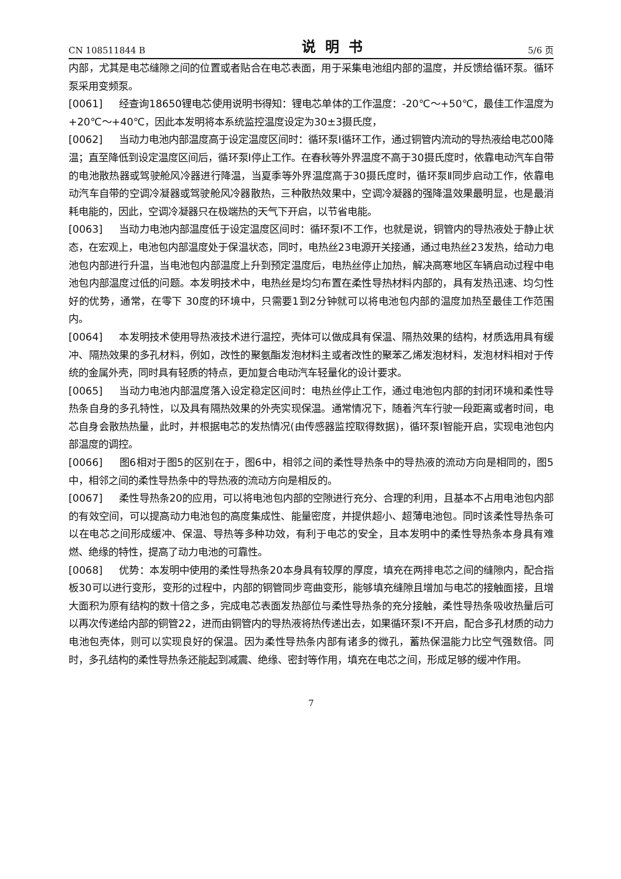CN 108511844 B 说明书 5/6 页
内部，尤其是电芯缝隙之间的位置或者贴合在电芯表面，用于采集电池组内部的温度，并反馈给循环泵。循环泵采用变频泵。
[0061] 经查询18650锂电芯使用说明书得知：锂电芯单体的工作温度：-20℃～+50℃，最佳工作温度为+20℃～+40℃，因此本发明将本系统监控温度设定为30±3摄氏度，
[0062] 当动力电池内部温度高于设定温度区间时：循环泵I循环工作，通过铜管内流动的导热液给电芯00降温；直至降低到设定温度区间后，循环泵I停止工作。在春秋等外界温度不高于30摄氏度时，依靠电动汽车自带的电池散热器或驾驶舱风冷器进行降温，当夏季等外界温度高于30摄氏度时，循环泵Ⅱ同步启动工作，依靠电动汽车自带的空调冷凝器或驾驶舱风冷器散热，三种散热效果中，空调冷凝器的强降温效果最明显，也是最消耗电能的，因此，空调冷凝器只在极端热的天气下开启，以节省电能。
[0063] 当动力电池内部温度低于设定温度区间时：循环泵I不工作，也就是说，铜管内的导热液处于静止状态，在宏观上，电池包内部温度处于保温状态，同时，电热丝23电源开关接通，通过电热丝23发热，给动力电池包内部进行升温，当电池包内部温度上升到预定温度后，电热丝停止加热，解决高寒地区车辆启动过程中电池包内部温度过低的问题。本发明技术中，电热丝是均匀布置在柔性导热材料内部的，具有发热迅速、均匀性好的优势，通常，在零下 30度的环境中，只需要1到2分钟就可以将电池包内部的温度加热至最佳工作范围内。
[0064] 本发明技术使用导热液技术进行温控，壳体可以做成具有保温、隔热效果的结构，材质选用具有缓冲、隔热效果的多孔材料，例如，改性的聚氨酯发泡材料主或者改性的聚苯乙烯发泡材料，发泡材料相对于传统的金属外壳，同时具有轻质的特点，更加复合电动汽车轻量化的设计要求。
[0065] 当动力电池内部温度落入设定稳定区间时：电热丝停止工作，通过电池包内部的封闭环境和柔性导热条自身的多孔特性，以及具有隔热效果的外壳实现保温。通常情况下，随着汽车行驶一段距离或者时间，电芯自身会散热热量，此时，并根据电芯的发热情况(由传感器监控取得数据)，循环泵I智能开启，实现电池包内部温度的调控。
[0066] 图6相对于图5的区别在于，图6中，相邻之间的柔性导热条中的导热液的流动方向是相同的，图5中，相邻之间的柔性导热条中的导热液的流动方向是相反的。
[0067] 柔性导热条20的应用，可以将电池包内部的空隙进行充分、合理的利用，且基本不占用电池包内部的有效空间，可以提高动力电池包的高度集成性、能量密度，并提供超小、超薄电池包。同时该柔性导热条可以在电芯之间形成缓冲、保温、导热等多种功效，有利于电芯的安全，且本发明中的柔性导热条本身具有难燃、绝缘的特性，提高了动力电池的可靠性。
[0068] 优势：本发明中使用的柔性导热条20本身具有较厚的厚度，填充在两排电芯之间的缝隙内，配合指板30可以进行变形，变形的过程中，内部的铜管同步弯曲变形，能够填充缝隙且增加与电芯的接触面接，且增大面积为原有结构的数十倍之多，完成电芯表面发热部位与柔性导热条的充分接触，柔性导热条吸收热量后可以再次传递给内部的铜管22，进而由铜管内的导热液将热传递出去，如果循环泵I不开启，配合多孔材质的动力电池包壳体，则可以实现良好的保温。因为柔性导热条内部有诸多的微孔，蓄热保温能力比空气强数倍。同时，多孔结构的柔性导热条还能起到减震、绝缘、密封等作用，填充在电芯之间，形成足够的缓冲作用。
7